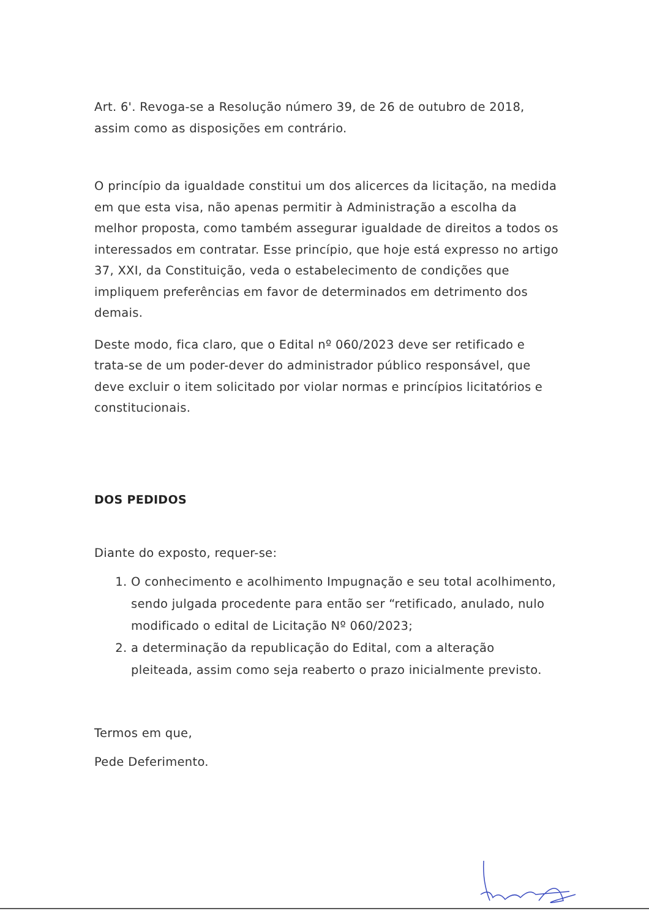Art. 6'. Revoga-se a Resolução número 39, de 26 de outubro de 2018, assim como as disposições em contrário.
O princípio da igualdade constitui um dos alicerces da licitação, na medida em que esta visa, não apenas permitir à Administração a escolha da melhor proposta, como também assegurar igualdade de direitos a todos os interessados em contratar. Esse princípio, que hoje está expresso no artigo 37, XXI, da Constituição, veda o estabelecimento de condições que impliquem preferências em favor de determinados em detrimento dos demais.
Deste modo, fica claro, que o Edital nº 060/2023 deve ser retificado e trata-se de um poder-dever do administrador público responsável, que deve excluir o item solicitado por violar normas e princípios licitatórios e constitucionais.
DOS PEDIDOS
Diante do exposto, requer-se:
1. O conhecimento e acolhimento Impugnação e seu total acolhimento, sendo julgada procedente para então ser “retificado, anulado, nulo modificado o edital de Licitação Nº 060/2023;
2. a determinação da republicação do Edital, com a alteração pleiteada, assim como seja reaberto o prazo inicialmente previsto.
Termos em que,
Pede Deferimento.